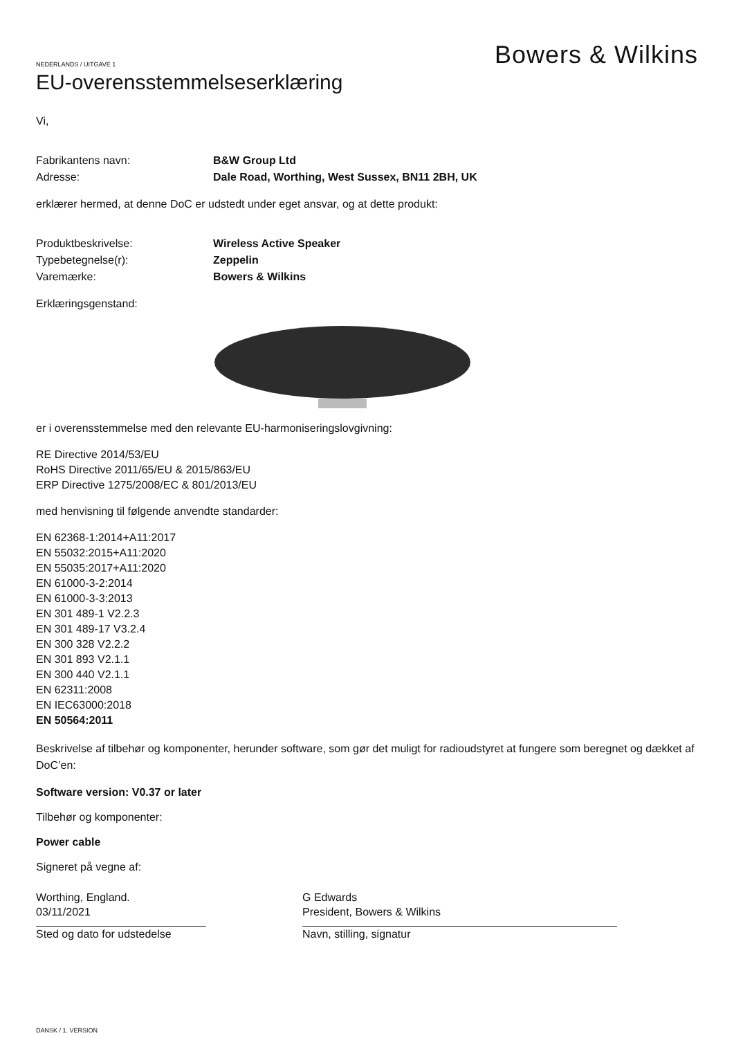Bowers & Wilkins
NEDERLANDS / UITGAVE 1
EU-overensstemmelseserklæring
Vi,
Fabrikantens navn: B&W Group Ltd
Adresse: Dale Road, Worthing, West Sussex, BN11 2BH, UK
erklærer hermed, at denne DoC er udstedt under eget ansvar, og at dette produkt:
Produktbeskrivelse: Wireless Active Speaker
Typebetegnelse(r): Zeppelin
Varemærke: Bowers & Wilkins
Erklæringsgenstand:
er i overensstemmelse med den relevante EU-harmoniseringslovgivning:
RE Directive 2014/53/EU
RoHS Directive 2011/65/EU & 2015/863/EU
ERP Directive 1275/2008/EC & 801/2013/EU
med henvisning til følgende anvendte standarder:
EN 62368-1:2014+A11:2017
EN 55032:2015+A11:2020
EN 55035:2017+A11:2020
EN 61000-3-2:2014
EN 61000-3-3:2013
EN 301 489-1 V2.2.3
EN 301 489-17 V3.2.4
EN 300 328 V2.2.2
EN 301 893 V2.1.1
EN 300 440 V2.1.1
EN 62311:2008
EN IEC63000:2018
EN 50564:2011
Beskrivelse af tilbehør og komponenter, herunder software, som gør det muligt for radioudstyret at fungere som beregnet og dækket af DoC’en:
Software version: V0.37 or later
Tilbehør og komponenter:
Power cable
Signeret på vegne af:
Worthing, England.
03/11/2021
Sted og dato for udstedelse
G Edwards
President, Bowers & Wilkins
Navn, stilling, signatur
DANSK / 1. VERSION